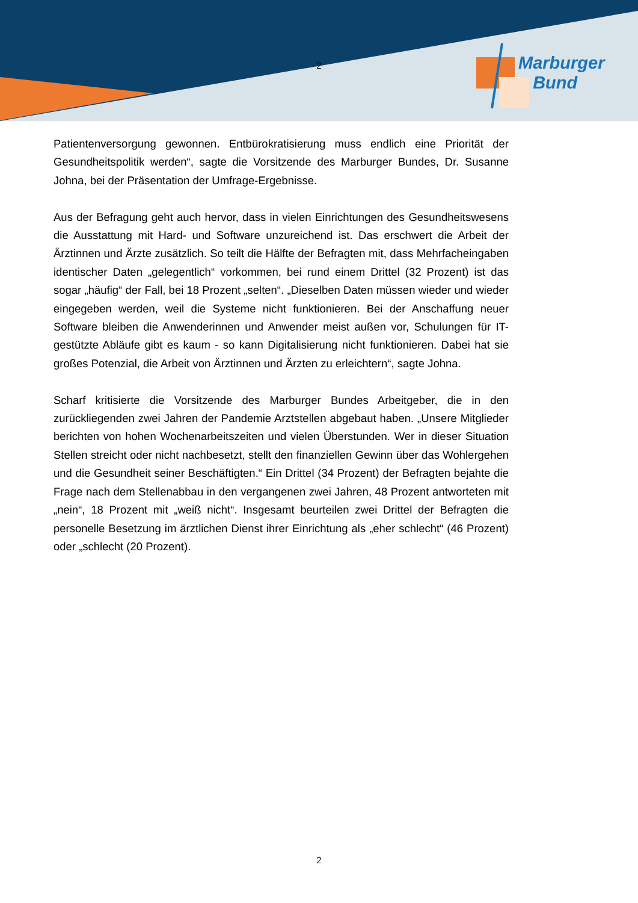2
Marburger
Bund
Patientenversorgung gewonnen. Entbürokratisierung muss endlich eine Priorität der Gesundheitspolitik werden“, sagte die Vorsitzende des Marburger Bundes, Dr. Susanne Johna, bei der Präsentation der Umfrage-Ergebnisse.
Aus der Befragung geht auch hervor, dass in vielen Einrichtungen des Gesundheitswesens die Ausstattung mit Hard- und Software unzureichend ist. Das erschwert die Arbeit der Ärztinnen und Ärzte zusätzlich. So teilt die Hälfte der Befragten mit, dass Mehrfacheingaben identischer Daten „gelegentlich“ vorkommen, bei rund einem Drittel (32 Prozent) ist das sogar „häufig“ der Fall, bei 18 Prozent „selten“. „Dieselben Daten müssen wieder und wieder eingegeben werden, weil die Systeme nicht funktionieren. Bei der Anschaffung neuer Software bleiben die Anwenderinnen und Anwender meist außen vor, Schulungen für IT-gestützte Abläufe gibt es kaum - so kann Digitalisierung nicht funktionieren. Dabei hat sie großes Potenzial, die Arbeit von Ärztinnen und Ärzten zu erleichtern“, sagte Johna.
Scharf kritisierte die Vorsitzende des Marburger Bundes Arbeitgeber, die in den zurückliegenden zwei Jahren der Pandemie Arztstellen abgebaut haben. „Unsere Mitglieder berichten von hohen Wochenarbeitszeiten und vielen Überstunden. Wer in dieser Situation Stellen streicht oder nicht nachbesetzt, stellt den finanziellen Gewinn über das Wohlergehen und die Gesundheit seiner Beschäftigten.“ Ein Drittel (34 Prozent) der Befragten bejahte die Frage nach dem Stellenabbau in den vergangenen zwei Jahren, 48 Prozent antworteten mit „nein“, 18 Prozent mit „weiß nicht“. Insgesamt beurteilen zwei Drittel der Befragten die personelle Besetzung im ärztlichen Dienst ihrer Einrichtung als „eher schlecht“ (46 Prozent) oder „schlecht (20 Prozent).
2